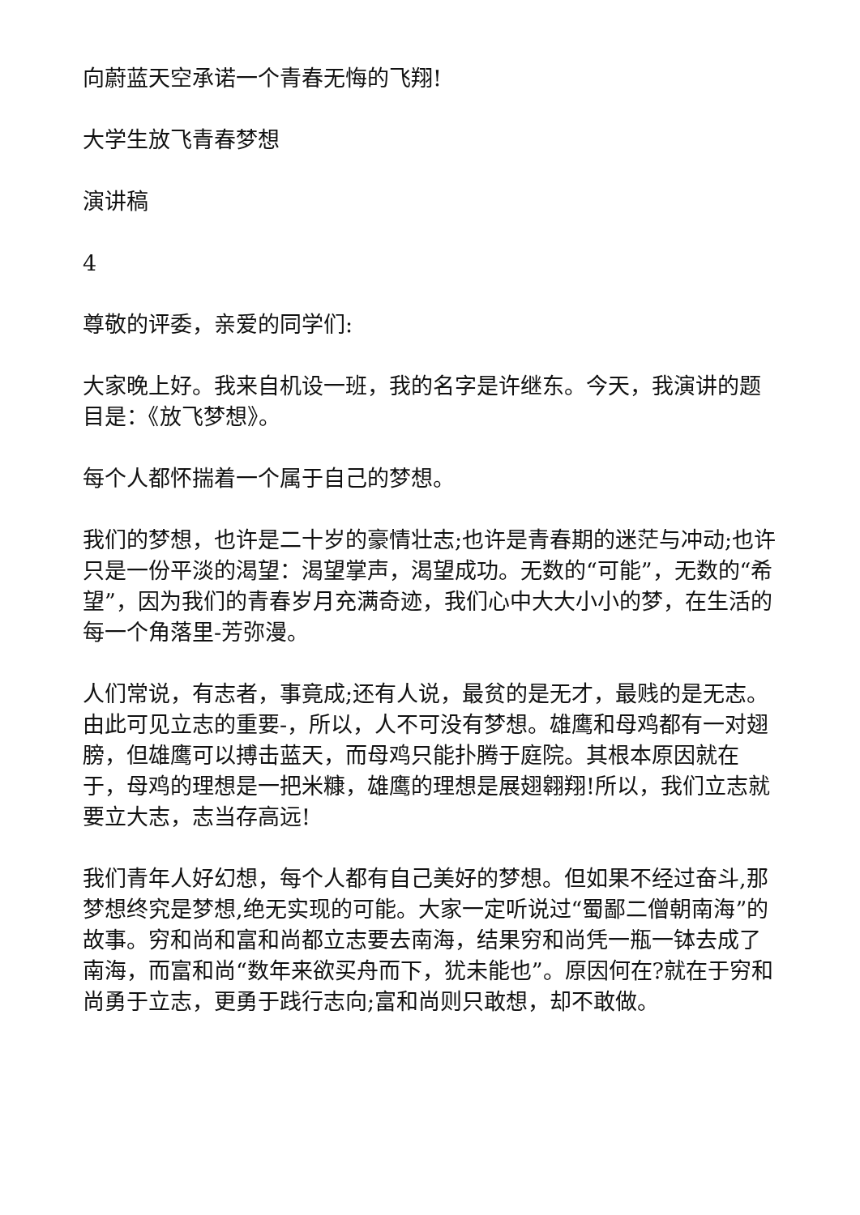向蔚蓝天空承诺一个青春无悔的飞翔!
大学生放飞青春梦想
演讲稿
4
尊敬的评委，亲爱的同学们:
大家晚上好。我来自机设一班，我的名字是许继东。今天，我演讲的题目是：《放飞梦想》。
每个人都怀揣着一个属于自己的梦想。
我们的梦想，也许是二十岁的豪情壮志;也许是青春期的迷茫与冲动;也许只是一份平淡的渴望：渴望掌声，渴望成功。无数的“可能”，无数的“希望”，因为我们的青春岁月充满奇迹，我们心中大大小小的梦，在生活的每一个角落里-芳弥漫。
人们常说，有志者，事竟成;还有人说，最贫的是无才，最贱的是无志。由此可见立志的重要-，所以，人不可没有梦想。雄鹰和母鸡都有一对翅膀，但雄鹰可以搏击蓝天，而母鸡只能扑腾于庭院。其根本原因就在于，母鸡的理想是一把米糠，雄鹰的理想是展翅翱翔!所以，我们立志就要立大志，志当存高远!
我们青年人好幻想，每个人都有自己美好的梦想。但如果不经过奋斗,那梦想终究是梦想,绝无实现的可能。大家一定听说过“蜀鄙二僧朝南海”的故事。穷和尚和富和尚都立志要去南海，结果穷和尚凭一瓶一钵去成了南海，而富和尚“数年来欲买舟而下，犹未能也”。原因何在?就在于穷和尚勇于立志，更勇于践行志向;富和尚则只敢想，却不敢做。